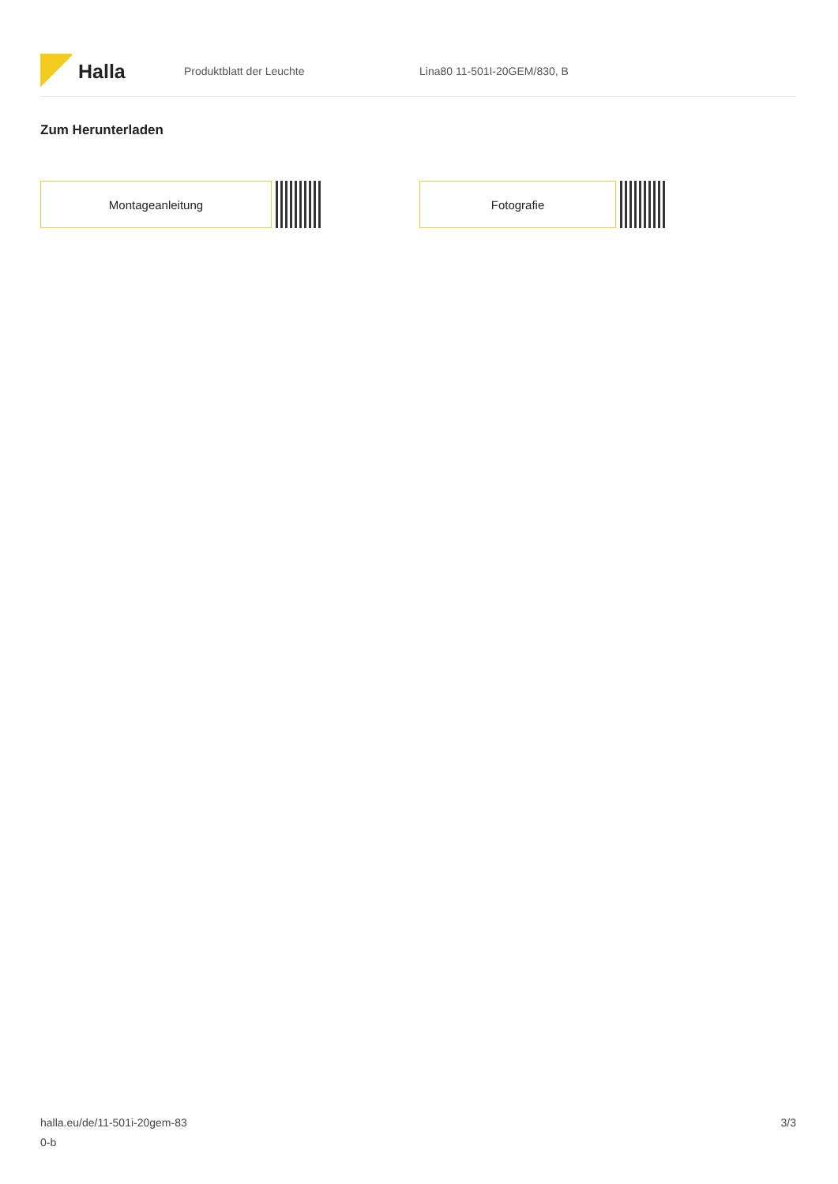Halla
Produktblatt der Leuchte Lina80 11-501I-20GEM/830, B
Zum Herunterladen
Montageanleitung Fotografie
halla.eu/de/11-501i-20gem-83
0-b
3/3